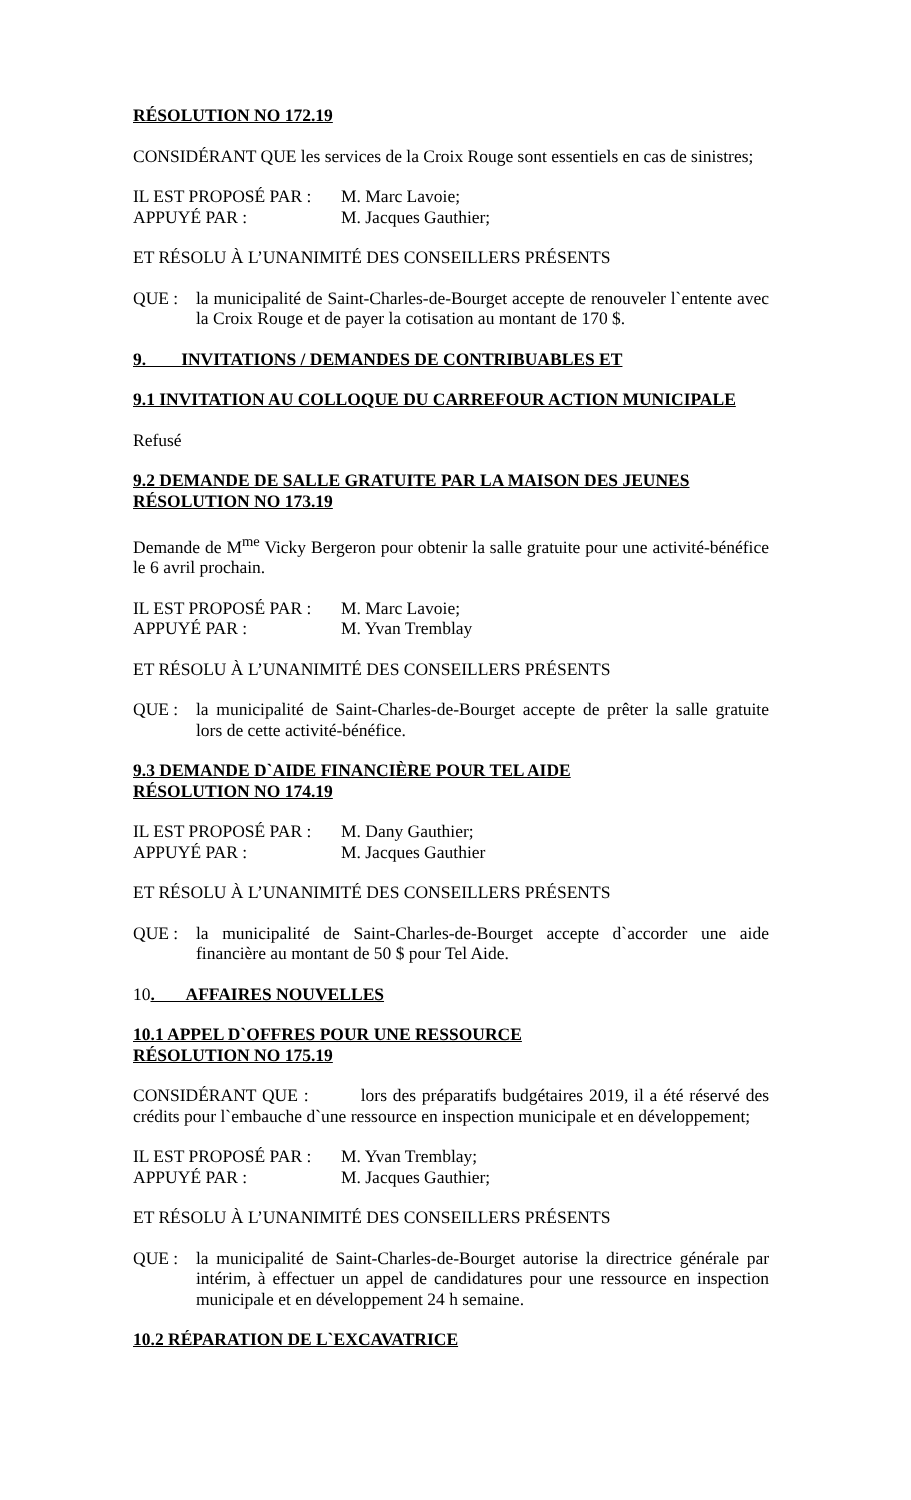RÉSOLUTION NO 172.19
CONSIDÉRANT QUE les services de la Croix Rouge sont essentiels en cas de sinistres;
IL EST PROPOSÉ PAR : M. Marc Lavoie;
APPUYÉ PAR : M. Jacques Gauthier;
ET RÉSOLU À L’UNANIMITÉ DES CONSEILLERS PRÉSENTS
QUE : la municipalité de Saint-Charles-de-Bourget accepte de renouveler l`entente avec la Croix Rouge et de payer la cotisation au montant de 170 $.
9. INVITATIONS / DEMANDES DE CONTRIBUABLES ET
9.1 INVITATION AU COLLOQUE DU CARREFOUR ACTION MUNICIPALE
Refusé
9.2 DEMANDE DE SALLE GRATUITE PAR LA MAISON DES JEUNES
RÉSOLUTION NO 173.19
Demande de M<sup>me</sup> Vicky Bergeron pour obtenir la salle gratuite pour une activité-bénéfice le 6 avril prochain.
IL EST PROPOSÉ PAR : M. Marc Lavoie;
APPUYÉ PAR : M. Yvan Tremblay
ET RÉSOLU À L’UNANIMITÉ DES CONSEILLERS PRÉSENTS
QUE : la municipalité de Saint-Charles-de-Bourget accepte de prêter la salle gratuite lors de cette activité-bénéfice.
9.3 DEMANDE D`AIDE FINANCIÈRE POUR TEL AIDE
RÉSOLUTION NO 174.19
IL EST PROPOSÉ PAR : M. Dany Gauthier;
APPUYÉ PAR : M. Jacques Gauthier
ET RÉSOLU À L’UNANIMITÉ DES CONSEILLERS PRÉSENTS
QUE : la municipalité de Saint-Charles-de-Bourget accepte d`accorder une aide financière au montant de 50 $ pour Tel Aide.
10. AFFAIRES NOUVELLES
10.1 APPEL D`OFFRES POUR UNE RESSOURCE
RÉSOLUTION NO 175.19
CONSIDÉRANT QUE : lors des préparatifs budgétaires 2019, il a été réservé des crédits pour l`embauche d`une ressource en inspection municipale et en développement;
IL EST PROPOSÉ PAR : M. Yvan Tremblay;
APPUYÉ PAR : M. Jacques Gauthier;
ET RÉSOLU À L’UNANIMITÉ DES CONSEILLERS PRÉSENTS
QUE : la municipalité de Saint-Charles-de-Bourget autorise la directrice générale par intérim, à effectuer un appel de candidatures pour une ressource en inspection municipale et en développement 24 h semaine.
10.2 RÉPARATION DE L`EXCAVATRICE